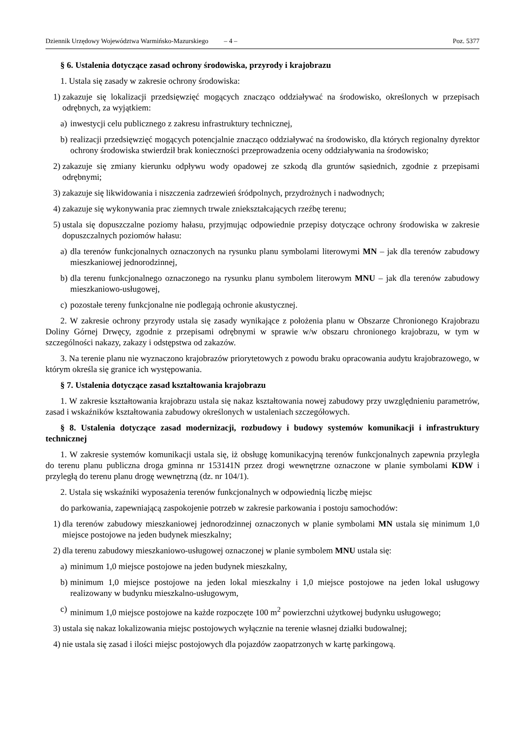Dziennik Urzędowy Województwa Warmińsko-Mazurskiego – 4 –
Poz. 5377
§ 6. Ustalenia dotyczące zasad ochrony środowiska, przyrody i krajobrazu
1. Ustala się zasady w zakresie ochrony środowiska:
1) zakazuje się lokalizacji przedsięwzięć mogących znacząco oddziaływać na środowisko, określonych w przepisach odrębnych, za wyjątkiem:
a) inwestycji celu publicznego z zakresu infrastruktury technicznej,
b) realizacji przedsięwzięć mogących potencjalnie znacząco oddziaływać na środowisko, dla których regionalny dyrektor ochrony środowiska stwierdził brak konieczności przeprowadzenia oceny oddziaływania na środowisko;
2) zakazuje się zmiany kierunku odpływu wody opadowej ze szkodą dla gruntów sąsiednich, zgodnie z przepisami odrębnymi;
3) zakazuje się likwidowania i niszczenia zadrzewień śródpolnych, przydrożnych i nadwodnych;
4) zakazuje się wykonywania prac ziemnych trwale zniekształcających rzeźbę terenu;
5) ustala się dopuszczalne poziomy hałasu, przyjmując odpowiednie przepisy dotyczące ochrony środowiska w zakresie dopuszczalnych poziomów hałasu:
a) dla terenów funkcjonalnych oznaczonych na rysunku planu symbolami literowymi MN – jak dla terenów zabudowy mieszkaniowej jednorodzinnej,
b) dla terenu funkcjonalnego oznaczonego na rysunku planu symbolem literowym MNU – jak dla terenów zabudowy mieszkaniowo-usługowej,
c) pozostałe tereny funkcjonalne nie podlegają ochronie akustycznej.
2. W zakresie ochrony przyrody ustala się zasady wynikające z położenia planu w Obszarze Chronionego Krajobrazu Doliny Górnej Drwęcy, zgodnie z przepisami odrębnymi w sprawie w/w obszaru chronionego krajobrazu, w tym w szczególności nakazy, zakazy i odstępstwa od zakazów.
3. Na terenie planu nie wyznaczono krajobrazów priorytetowych z powodu braku opracowania audytu krajobrazowego, w którym określa się granice ich występowania.
§ 7. Ustalenia dotyczące zasad kształtowania krajobrazu
1. W zakresie kształtowania krajobrazu ustala się nakaz kształtowania nowej zabudowy przy uwzględnieniu parametrów, zasad i wskaźników kształtowania zabudowy określonych w ustaleniach szczegółowych.
§ 8. Ustalenia dotyczące zasad modernizacji, rozbudowy i budowy systemów komunikacji i infrastruktury technicznej
1. W zakresie systemów komunikacji ustala się, iż obsługę komunikacyjną terenów funkcjonalnych zapewnia przyległa do terenu planu publiczna droga gminna nr 153141N przez drogi wewnętrzne oznaczone w planie symbolami KDW i przyległą do terenu planu drogę wewnętrzną (dz. nr 104/1).
2. Ustala się wskaźniki wyposażenia terenów funkcjonalnych w odpowiednią liczbę miejsc
do parkowania, zapewniającą zaspokojenie potrzeb w zakresie parkowania i postoju samochodów:
1) dla terenów zabudowy mieszkaniowej jednorodzinnej oznaczonych w planie symbolami MN ustala się minimum 1,0 miejsce postojowe na jeden budynek mieszkalny;
2) dla terenu zabudowy mieszkaniowo-usługowej oznaczonej w planie symbolem MNU ustala się:
a) minimum 1,0 miejsce postojowe na jeden budynek mieszkalny,
b) minimum 1,0 miejsce postojowe na jeden lokal mieszkalny i 1,0 miejsce postojowe na jeden lokal usługowy realizowany w budynku mieszkalno-usługowym,
c) minimum 1,0 miejsce postojowe na każde rozpoczęte 100 m<sup>2</sup> powierzchni użytkowej budynku usługowego;
3) ustala się nakaz lokalizowania miejsc postojowych wyłącznie na terenie własnej działki budowalnej;
4) nie ustala się zasad i ilości miejsc postojowych dla pojazdów zaopatrzonych w kartę parkingową.